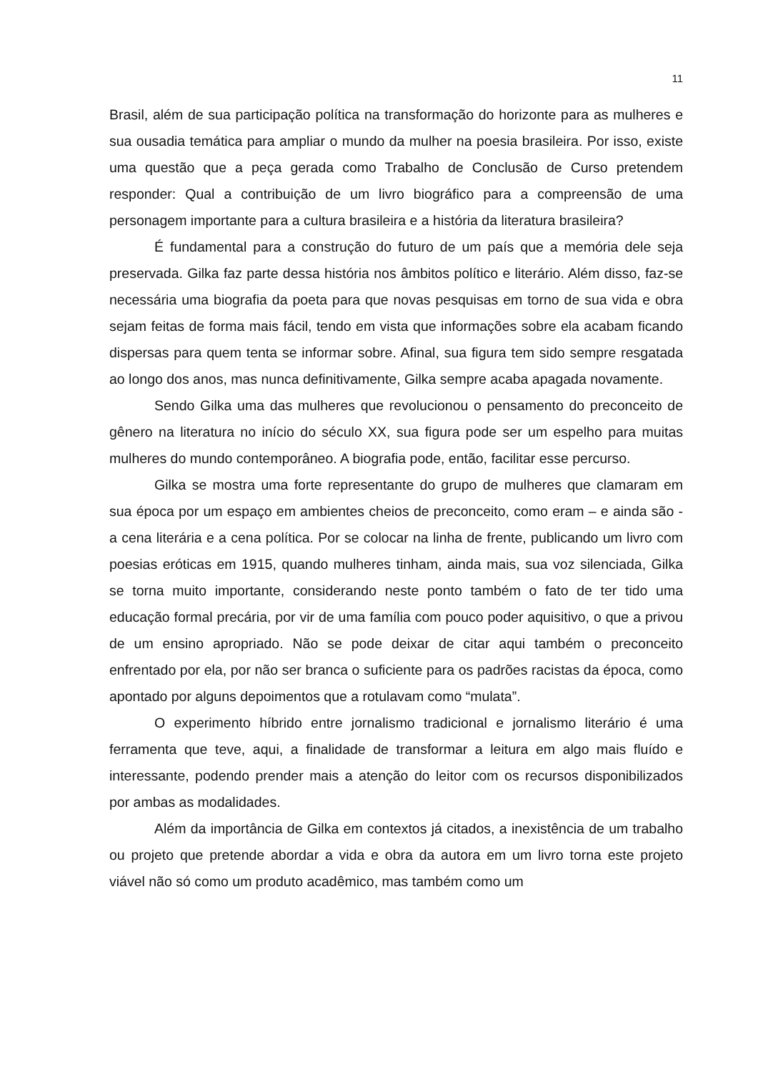11
Brasil, além de sua participação política na transformação do horizonte para as mulheres e sua ousadia temática para ampliar o mundo da mulher na poesia brasileira. Por isso, existe uma questão que a peça gerada como Trabalho de Conclusão de Curso pretendem responder: Qual a contribuição de um livro biográfico para a compreensão de uma personagem importante para a cultura brasileira e a história da literatura brasileira?
É fundamental para a construção do futuro de um país que a memória dele seja preservada. Gilka faz parte dessa história nos âmbitos político e literário. Além disso, faz-se necessária uma biografia da poeta para que novas pesquisas em torno de sua vida e obra sejam feitas de forma mais fácil, tendo em vista que informações sobre ela acabam ficando dispersas para quem tenta se informar sobre. Afinal, sua figura tem sido sempre resgatada ao longo dos anos, mas nunca definitivamente, Gilka sempre acaba apagada novamente.
Sendo Gilka uma das mulheres que revolucionou o pensamento do preconceito de gênero na literatura no início do século XX, sua figura pode ser um espelho para muitas mulheres do mundo contemporâneo. A biografia pode, então, facilitar esse percurso.
Gilka se mostra uma forte representante do grupo de mulheres que clamaram em sua época por um espaço em ambientes cheios de preconceito, como eram – e ainda são - a cena literária e a cena política. Por se colocar na linha de frente, publicando um livro com poesias eróticas em 1915, quando mulheres tinham, ainda mais, sua voz silenciada, Gilka se torna muito importante, considerando neste ponto também o fato de ter tido uma educação formal precária, por vir de uma família com pouco poder aquisitivo, o que a privou de um ensino apropriado. Não se pode deixar de citar aqui também o preconceito enfrentado por ela, por não ser branca o suficiente para os padrões racistas da época, como apontado por alguns depoimentos que a rotulavam como “mulata”.
O experimento híbrido entre jornalismo tradicional e jornalismo literário é uma ferramenta que teve, aqui, a finalidade de transformar a leitura em algo mais fluído e interessante, podendo prender mais a atenção do leitor com os recursos disponibilizados por ambas as modalidades.
Além da importância de Gilka em contextos já citados, a inexistência de um trabalho ou projeto que pretende abordar a vida e obra da autora em um livro torna este projeto viável não só como um produto acadêmico, mas também como um